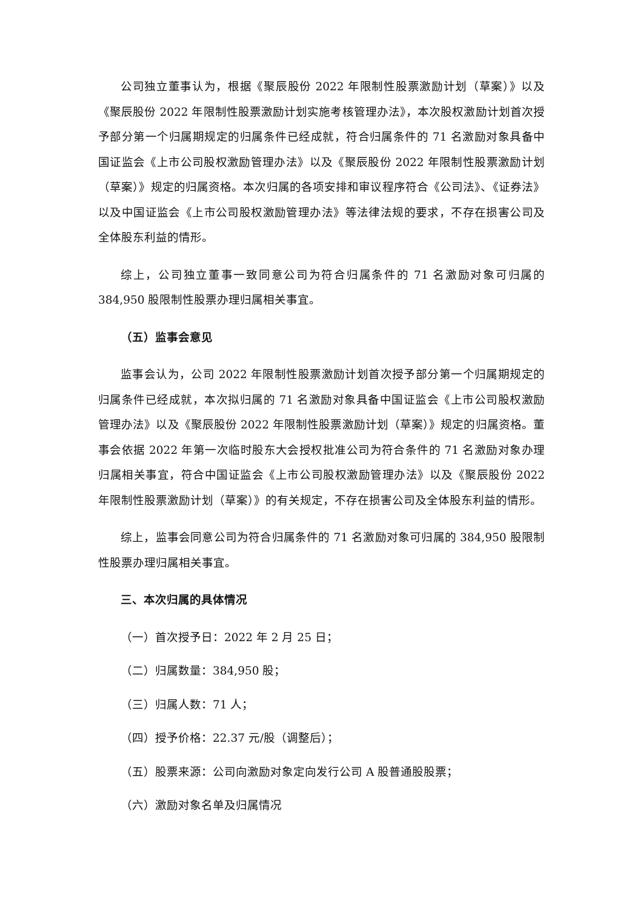公司独立董事认为，根据《聚辰股份 2022 年限制性股票激励计划（草案）》以及《聚辰股份 2022 年限制性股票激励计划实施考核管理办法》，本次股权激励计划首次授予部分第一个归属期规定的归属条件已经成就，符合归属条件的 71 名激励对象具备中国证监会《上市公司股权激励管理办法》以及《聚辰股份 2022 年限制性股票激励计划（草案）》规定的归属资格。本次归属的各项安排和审议程序符合《公司法》、《证券法》以及中国证监会《上市公司股权激励管理办法》等法律法规的要求，不存在损害公司及全体股东利益的情形。
综上，公司独立董事一致同意公司为符合归属条件的 71 名激励对象可归属的 384,950 股限制性股票办理归属相关事宜。
（五）监事会意见
监事会认为，公司 2022 年限制性股票激励计划首次授予部分第一个归属期规定的归属条件已经成就，本次拟归属的 71 名激励对象具备中国证监会《上市公司股权激励管理办法》以及《聚辰股份 2022 年限制性股票激励计划（草案）》规定的归属资格。董事会依据 2022 年第一次临时股东大会授权批准公司为符合条件的 71 名激励对象办理归属相关事宜，符合中国证监会《上市公司股权激励管理办法》以及《聚辰股份 2022 年限制性股票激励计划（草案）》的有关规定，不存在损害公司及全体股东利益的情形。
综上，监事会同意公司为符合归属条件的 71 名激励对象可归属的 384,950 股限制性股票办理归属相关事宜。
三、本次归属的具体情况
（一）首次授予日：2022 年 2 月 25 日；
（二）归属数量：384,950 股；
（三）归属人数：71 人；
（四）授予价格：22.37 元/股（调整后）；
（五）股票来源：公司向激励对象定向发行公司 A 股普通股股票；
（六）激励对象名单及归属情况